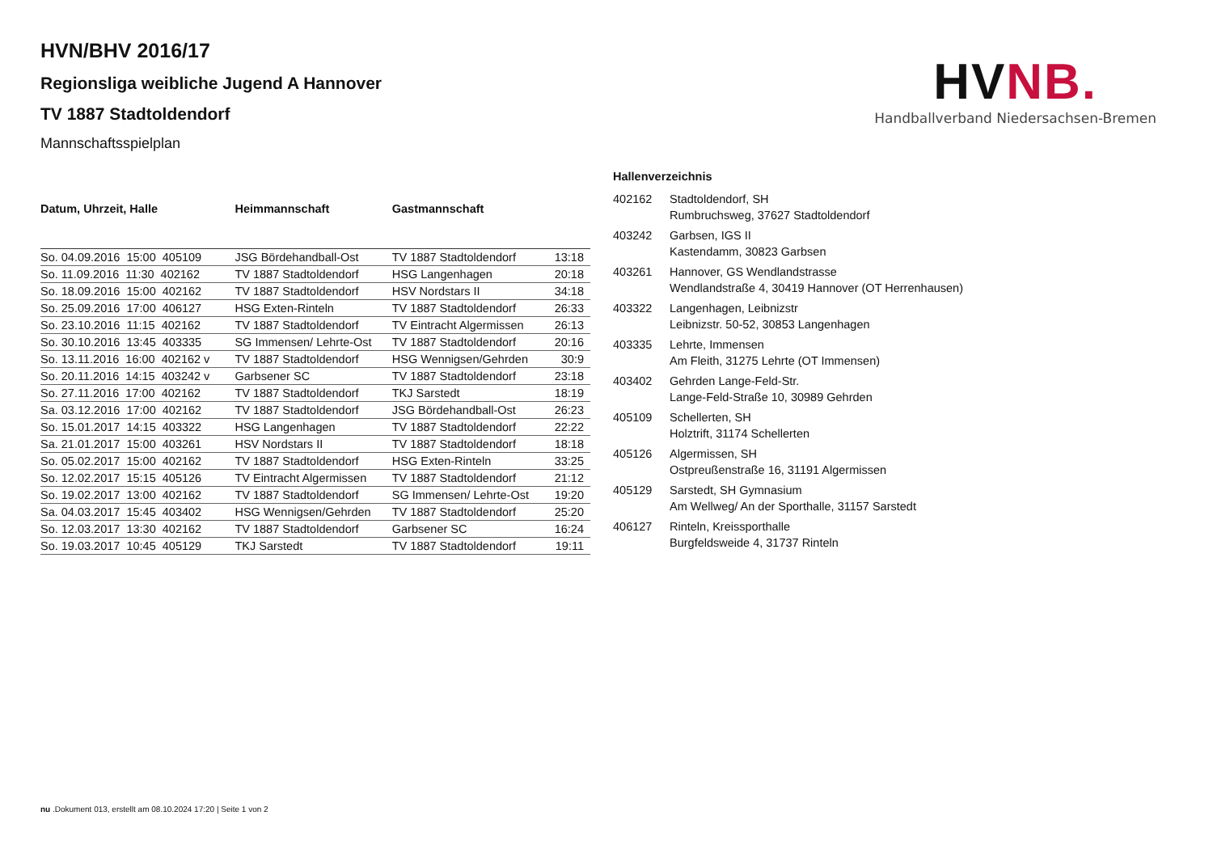HVNB.
Handballverband Niedersachsen-Bremen
HVN/BHV 2016/17
Regionsliga weibliche Jugend A Hannover
TV 1887 Stadtoldendorf
Mannschaftsspielplan
| Datum, Uhrzeit, Halle | Heimmannschaft | Gastmannschaft | |
| --- | --- | --- | --- |
| So. 04.09.2016 15:00 405109 | JSG Bördehandball-Ost | TV 1887 Stadtoldendorf | 13:18 |
| So. 11.09.2016 11:30 402162 | TV 1887 Stadtoldendorf | HSG Langenhagen | 20:18 |
| So. 18.09.2016 15:00 402162 | TV 1887 Stadtoldendorf | HSV Nordstars II | 34:18 |
| So. 25.09.2016 17:00 406127 | HSG Exten-Rinteln | TV 1887 Stadtoldendorf | 26:33 |
| So. 23.10.2016 11:15 402162 | TV 1887 Stadtoldendorf | TV Eintracht Algermissen | 26:13 |
| So. 30.10.2016 13:45 403335 | SG Immensen/ Lehrte-Ost | TV 1887 Stadtoldendorf | 20:16 |
| So. 13.11.2016 16:00 402162 v | TV 1887 Stadtoldendorf | HSG Wennigsen/Gehrden | 30:9 |
| So. 20.11.2016 14:15 403242 v | Garbsener SC | TV 1887 Stadtoldendorf | 23:18 |
| So. 27.11.2016 17:00 402162 | TV 1887 Stadtoldendorf | TKJ Sarstedt | 18:19 |
| Sa. 03.12.2016 17:00 402162 | TV 1887 Stadtoldendorf | JSG Bördehandball-Ost | 26:23 |
| So. 15.01.2017 14:15 403322 | HSG Langenhagen | TV 1887 Stadtoldendorf | 22:22 |
| Sa. 21.01.2017 15:00 403261 | HSV Nordstars II | TV 1887 Stadtoldendorf | 18:18 |
| So. 05.02.2017 15:00 402162 | TV 1887 Stadtoldendorf | HSG Exten-Rinteln | 33:25 |
| So. 12.02.2017 15:15 405126 | TV Eintracht Algermissen | TV 1887 Stadtoldendorf | 21:12 |
| So. 19.02.2017 13:00 402162 | TV 1887 Stadtoldendorf | SG Immensen/ Lehrte-Ost | 19:20 |
| Sa. 04.03.2017 15:45 403402 | HSG Wennigsen/Gehrden | TV 1887 Stadtoldendorf | 25:20 |
| So. 12.03.2017 13:30 402162 | TV 1887 Stadtoldendorf | Garbsener SC | 16:24 |
| So. 19.03.2017 10:45 405129 | TKJ Sarstedt | TV 1887 Stadtoldendorf | 19:11 |
| Hallenverzeichnis | |
| --- | --- |
| 402162 | Stadtoldendorf, SH Rumbruchsweg, 37627 Stadtoldendorf |
| 403242 | Garbsen, IGS II Kastendamm, 30823 Garbsen |
| 403261 | Hannover, GS Wendlandstrasse Wendlandstraße 4, 30419 Hannover (OT Herrenhausen) |
| 403322 | Langenhagen, Leibnizstr Leibnizstr. 50-52, 30853 Langenhagen |
| 403335 | Lehrte, Immensen Am Fleith, 31275 Lehrte (OT Immensen) |
| 403402 | Gehrden Lange-Feld-Str. Lange-Feld-Straße 10, 30989 Gehrden |
| 405109 | Schellerten, SH Holztrift, 31174 Schellerten |
| 405126 | Algermissen, SH Ostpreußenstraße 16, 31191 Algermissen |
| 405129 | Sarstedt, SH Gymnasium Am Wellweg/ An der Sporthalle, 31157 Sarstedt |
| 406127 | Rinteln, Kreissporthalle Burgfeldsweide 4, 31737 Rinteln |
nu .Dokument 013, erstellt am 08.10.2024 17:20 | Seite 1 von 2